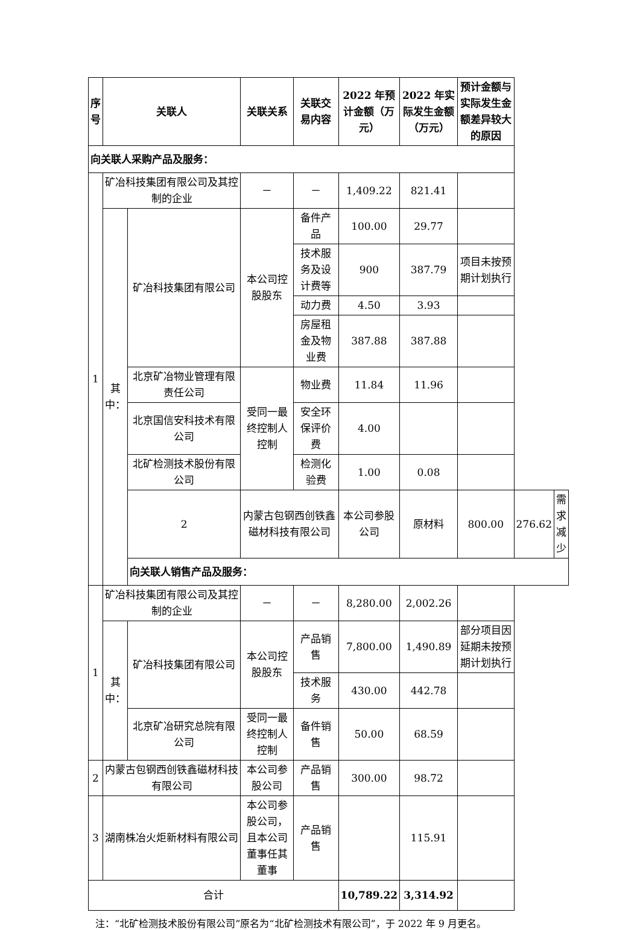| 序号 | 关联人 | | 关联关系 | 关联交易内容 | 2022 年预计金额（万元） | 2022 年实际发生金额（万元） | 预计金额与实际发生金额差异较大的原因 | | |
| --- | --- | --- | --- | --- | --- | --- | --- | --- | --- |
| 向关联人采购产品及服务： | | | | | | | | | |
| 1 | 矿冶科技集团有限公司及其控制的企业 | | － | － | 1,409.22 | 821.41 | | | |
| | 其中： | 矿冶科技集团有限公司 | 本公司控股股东 | 备件产品 | 100.00 | 29.77 | | | |
| | | | | 技术服务及设计费等 | 900 | 387.79 | 项目未按预期计划执行 | | |
| | | | | 动力费 | 4.50 | 3.93 | | | |
| | | | | 房屋租金及物业费 | 387.88 | 387.88 | | | |
| | | 北京矿冶物业管理有限责任公司 | 受同一最终控制人控制 | 物业费 | 11.84 | 11.96 | | | |
| | | 北京国信安科技术有限公司 | | 安全环保评价费 | 4.00 | | | | |
| | | 北矿检测技术股份有限公司 | | 检测化验费 | 1.00 | 0.08 | | | |
| | | 2 | 内蒙古包钢西创铁鑫磁材科技有限公司 | | 本公司参股公司 | 原材料 | 800.00 | 276.62 | 需求减少 |
| | | 向关联人销售产品及服务： | | | | | | | |
| 1 | 矿冶科技集团有限公司及其控制的企业 | | － | － | 8,280.00 | 2,002.26 | | | |
| | 其中： | 矿冶科技集团有限公司 | 本公司控股股东 | 产品销售 | 7,800.00 | 1,490.89 | 部分项目因延期未按预期计划执行 | | |
| | | | | 技术服务 | 430.00 | 442.78 | | | |
| | | 北京矿冶研究总院有限公司 | 受同一最终控制人控制 | 备件销售 | 50.00 | 68.59 | | | |
| 2 | 内蒙古包钢西创铁鑫磁材科技有限公司 | | 本公司参股公司 | 产品销售 | 300.00 | 98.72 | | | |
| 3 | 湖南株冶火炬新材料有限公司 | | 本公司参股公司，且本公司董事任其董事 | 产品销售 | | 115.91 | | | |
| 合计 | | | | | 10,789.22 | 3,314.92 | | | |
注：“北矿检测技术股份有限公司”原名为“北矿检测技术有限公司”，于 2022 年 9 月更名。